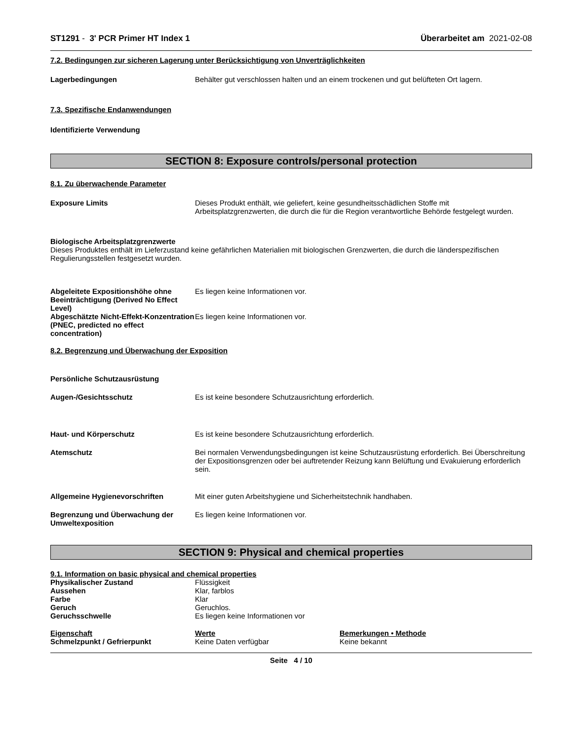ST1291 - 3' PCR Primer HT Index 1 Überarbeitet am 2021-02-08
7.2. Bedingungen zur sicheren Lagerung unter Berücksichtigung von Unverträglichkeiten
Lagerbedingungen Behälter gut verschlossen halten und an einem trockenen und gut belüfteten Ort lagern.
7.3. Spezifische Endanwendungen
Identifizierte Verwendung
SECTION 8: Exposure controls/personal protection
8.1. Zu überwachende Parameter
Exposure Limits Dieses Produkt enthält, wie geliefert, keine gesundheitsschädlichen Stoffe mit Arbeitsplatzgrenzwerten, die durch die für die Region verantwortliche Behörde festgelegt wurden.
Biologische Arbeitsplatzgrenzwerte
Dieses Produktes enthält im Lieferzustand keine gefährlichen Materialien mit biologischen Grenzwerten, die durch die länderspezifischen Regulierungsstellen festgesetzt wurden.
Abgeleitete Expositionshöhe ohne Beeinträchtigung (Derived No Effect Level)
Es liegen keine Informationen vor.
Abgeschätzte Nicht-Effekt-Konzentration (PNEC, predicted no effect concentration)
Es liegen keine Informationen vor.
8.2. Begrenzung und Überwachung der Exposition
Persönliche Schutzausrüstung
Augen-/Gesichtsschutz Es ist keine besondere Schutzausrichtung erforderlich.
Haut- und Körperschutz Es ist keine besondere Schutzausrichtung erforderlich.
Atemschutz Bei normalen Verwendungsbedingungen ist keine Schutzausrüstung erforderlich. Bei Überschreitung der Expositionsgrenzen oder bei auftretender Reizung kann Belüftung und Evakuierung erforderlich sein.
Allgemeine Hygienevorschriften Mit einer guten Arbeitshygiene und Sicherheitstechnik handhaben.
Begrenzung und Überwachung der Umweltexposition
Es liegen keine Informationen vor.
SECTION 9: Physical and chemical properties
9.1. Information on basic physical and chemical properties
| Physikalischer Zustand | Flüssigkeit |
| Aussehen | Klar, farblos |
| Farbe | Klar |
| Geruch | Geruchlos. |
| Geruchsschwelle | Es liegen keine Informationen vor |
| Eigenschaft | Werte | Bemerkungen • Methode |
| --- | --- | --- |
| Schmelzpunkt / Gefrierpunkt | Keine Daten verfügbar | Keine bekannt |
Seite 4 / 10